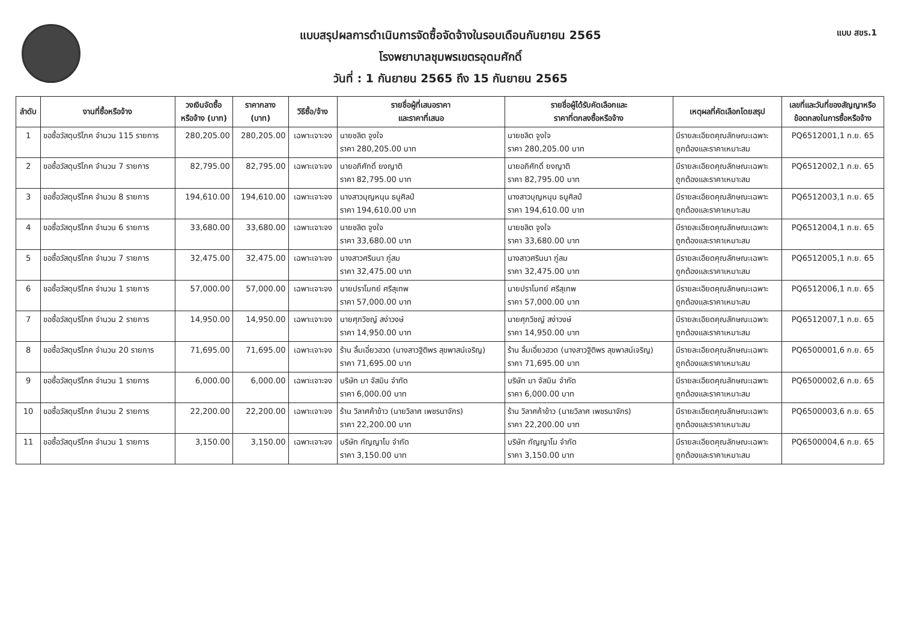แบบสรุปผลการดำเนินการจัดซื้อจัดจ้างในรอบเดือนกันยายน 2565
โรงพยาบาลชุมพรเขตรอุดมศักดิ์
วันที่ : 1 กันยายน 2565 ถึง 15 กันยายน 2565
แบบ สขร.1
| ลำดับ | งานที่ซื้อหรือจ้าง | วงเงินจัดซื้อ หรือจ้าง (บาท) | ราคากลาง (บาท) | วิธีซื้อ/จ้าง | รายชื่อผู้ที่เสนอราคา และราคาที่เสนอ | รายชื่อผู้ได้รับคัดเลือกและ ราคาที่ตกลงซื้อหรือจ้าง | เหตุผลที่คัดเลือกโดยสรุป | เลขที่และวันที่ของสัญญาหรือ ข้อตกลงในการซื้อหรือจ้าง |
| --- | --- | --- | --- | --- | --- | --- | --- | --- |
| 1 | ขอซื้อวัสดุบริโภค จำนวน 115 รายการ | 280,205.00 | 280,205.00 | เฉพาะเจาะจง | นายชลิต จูงใจ ราคา 280,205.00 บาท | นายชลิต จูงใจ ราคา 280,205.00 บาท | มีรายละเอียดคุณลักษณะเฉพาะ ถูกต้องและราคาเหมาะสม | PQ6512001,1 ก.ย. 65 |
| 2 | ขอซื้อวัสดุบริโภค จำนวน 7 รายการ | 82,795.00 | 82,795.00 | เฉพาะเจาะจง | นายอภิศักดิ์ ยงญาติ ราคา 82,795.00 บาท | นายอภิศักดิ์ ยงญาติ ราคา 82,795.00 บาท | มีรายละเอียดคุณลักษณะเฉพาะ ถูกต้องและราคาเหมาะสม | PQ6512002,1 ก.ย. 65 |
| 3 | ขอซื้อวัสดุบริโภค จำนวน 8 รายการ | 194,610.00 | 194,610.00 | เฉพาะเจาะจง | นางสาวบุญหนุน ธนูศิลป์ ราคา 194,610.00 บาท | นางสาวบุญหนุน ธนูศิลป์ ราคา 194,610.00 บาท | มีรายละเอียดคุณลักษณะเฉพาะ ถูกต้องและราคาเหมาะสม | PQ6512003,1 ก.ย. 65 |
| 4 | ขอซื้อวัสดุบริโภค จำนวน 6 รายการ | 33,680.00 | 33,680.00 | เฉพาะเจาะจง | นายชลิต จูงใจ ราคา 33,680.00 บาท | นายชลิต จูงใจ ราคา 33,680.00 บาท | มีรายละเอียดคุณลักษณะเฉพาะ ถูกต้องและราคาเหมาะสม | PQ6512004,1 ก.ย. 65 |
| 5 | ขอซื้อวัสดุบริโภค จำนวน 7 รายการ | 32,475.00 | 32,475.00 | เฉพาะเจาะจง | นางสาวศรินนา ภู่สม ราคา 32,475.00 บาท | นางสาวศรินนา ภู่สม ราคา 32,475.00 บาท | มีรายละเอียดคุณลักษณะเฉพาะ ถูกต้องและราคาเหมาะสม | PQ6512005,1 ก.ย. 65 |
| 6 | ขอซื้อวัสดุบริโภค จำนวน 1 รายการ | 57,000.00 | 57,000.00 | เฉพาะเจาะจง | นายปราโมทย์ ศรีสุเทพ ราคา 57,000.00 บาท | นายปราโมทย์ ศรีสุเทพ ราคา 57,000.00 บาท | มีรายละเอียดคุณลักษณะเฉพาะ ถูกต้องและราคาเหมาะสม | PQ6512006,1 ก.ย. 65 |
| 7 | ขอซื้อวัสดุบริโภค จำนวน 2 รายการ | 14,950.00 | 14,950.00 | เฉพาะเจาะจง | นายศุภวิชญ์ สง่าวงษ์ ราคา 14,950.00 บาท | นายศุภวิชญ์ สง่าวงษ์ ราคา 14,950.00 บาท | มีรายละเอียดคุณลักษณะเฉพาะ ถูกต้องและราคาเหมาะสม | PQ6512007,1 ก.ย. 65 |
| 8 | ขอซื้อวัสดุบริโภค จำนวน 20 รายการ | 71,695.00 | 71,695.00 | เฉพาะเจาะจง | ร้าน ลิ้มเอี่ยวฮวด (นางสาวฐิติพร สุขพาสน์เจริญ) ราคา 71,695.00 บาท | ร้าน ลิ้มเอี่ยวฮวด (นางสาวฐิติพร สุขพาสน์เจริญ) ราคา 71,695.00 บาท | มีรายละเอียดคุณลักษณะเฉพาะ ถูกต้องและราคาเหมาะสม | PQ6500001,6 ก.ย. 65 |
| 9 | ขอซื้อวัสดุบริโภค จำนวน 1 รายการ | 6,000.00 | 6,000.00 | เฉพาะเจาะจง | บริษัท มา จัสมิน จำกัด ราคา 6,000.00 บาท | บริษัท มา จัสมิน จำกัด ราคา 6,000.00 บาท | มีรายละเอียดคุณลักษณะเฉพาะ ถูกต้องและราคาเหมาะสม | PQ6500002,6 ก.ย. 65 |
| 10 | ขอซื้อวัสดุบริโภค จำนวน 2 รายการ | 22,200.00 | 22,200.00 | เฉพาะเจาะจง | ร้าน วิลาศค้าข้าว (นายวิลาศ เพชรนาจักร) ราคา 22,200.00 บาท | ร้าน วิลาศค้าข้าว (นายวิลาศ เพชรนาจักร) ราคา 22,200.00 บาท | มีรายละเอียดคุณลักษณะเฉพาะ ถูกต้องและราคาเหมาะสม | PQ6500003,6 ก.ย. 65 |
| 11 | ขอซื้อวัสดุบริโภค จำนวน 1 รายการ | 3,150.00 | 3,150.00 | เฉพาะเจาะจง | บริษัท กัญญาโม จำกัด ราคา 3,150.00 บาท | บริษัท กัญญาโม จำกัด ราคา 3,150.00 บาท | มีรายละเอียดคุณลักษณะเฉพาะ ถูกต้องและราคาเหมาะสม | PQ6500004,6 ก.ย. 65 |